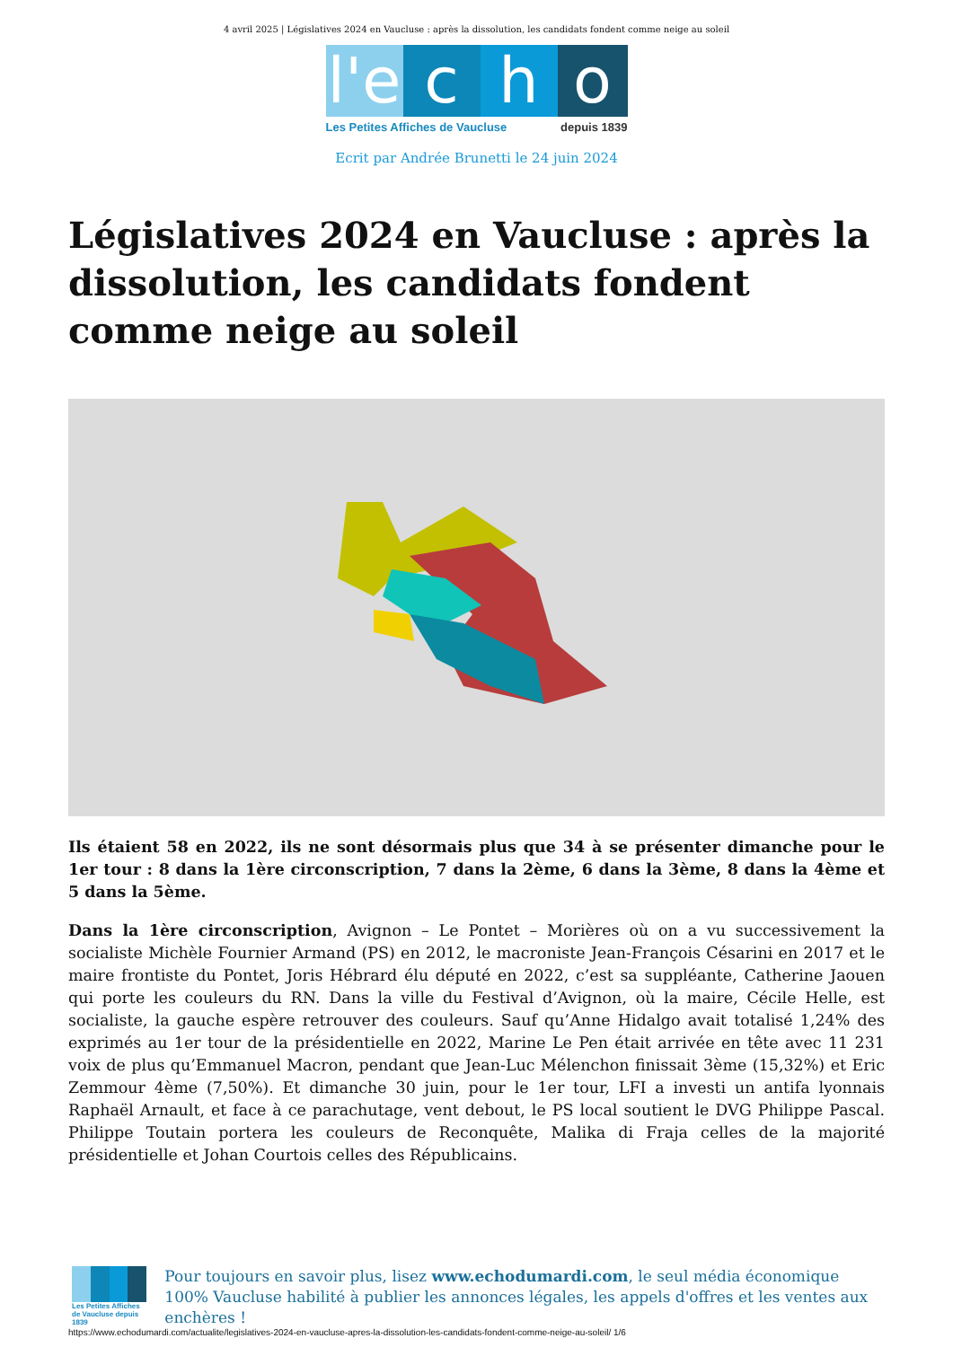4 avril 2025 | Législatives 2024 en Vaucluse : après la dissolution, les candidats fondent comme neige au soleil
l'e
c h o
Les Petites Affiches de Vaucluse depuis 1839
Ecrit par Andrée Brunetti le 24 juin 2024
Législatives 2024 en Vaucluse : après la dissolution, les candidats fondent comme neige au soleil
Ils étaient 58 en 2022, ils ne sont désormais plus que 34 à se présenter dimanche pour le 1er tour : 8 dans la 1ère circonscription, 7 dans la 2ème, 6 dans la 3ème, 8 dans la 4ème et 5 dans la 5ème.
Dans la 1ère circonscription, Avignon – Le Pontet – Morières où on a vu successivement la socialiste Michèle Fournier Armand (PS) en 2012, le macroniste Jean-François Césarini en 2017 et le maire frontiste du Pontet, Joris Hébrard élu député en 2022, c’est sa suppléante, Catherine Jaouen qui porte les couleurs du RN. Dans la ville du Festival d’Avignon, où la maire, Cécile Helle, est socialiste, la gauche espère retrouver des couleurs. Sauf qu’Anne Hidalgo avait totalisé 1,24% des exprimés au 1er tour de la présidentielle en 2022, Marine Le Pen était arrivée en tête avec 11 231 voix de plus qu’Emmanuel Macron, pendant que Jean-Luc Mélenchon finissait 3ème (15,32%) et Eric Zemmour 4ème (7,50%). Et dimanche 30 juin, pour le 1er tour, LFI a investi un antifa lyonnais Raphaël Arnault, et face à ce parachutage, vent debout, le PS local soutient le DVG Philippe Pascal. Philippe Toutain portera les couleurs de Reconquête, Malika di Fraja celles de la majorité présidentielle et Johan Courtois celles des Républicains.
Les Petites Affiches de Vaucluse depuis 1839
Pour toujours en savoir plus, lisez www.echodumardi.com, le seul média économique 100% Vaucluse habilité à publier les annonces légales, les appels d'offres et les ventes aux enchères !
https://www.echodumardi.com/actualite/legislatives-2024-en-vaucluse-apres-la-dissolution-les-candidats-fondent-comme-neige-au-soleil/ 1/6